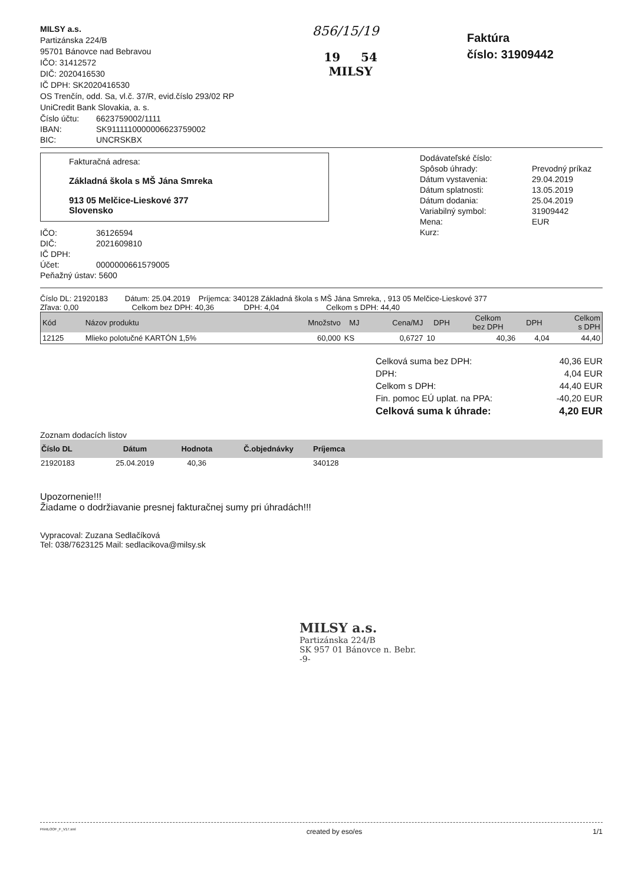MILSY a.s.
Partizánska 224/B
95701 Bánovce nad Bebravou
IČO: 31412572
DIČ: 2020416530
IČ DPH: SK2020416530
OS Trenčín, odd. Sa, vl.č. 37/R, evid.číslo 293/02 RP
UniCredit Bank Slovakia, a. s.
| Číslo účtu: | 6623759002/1111 |
| IBAN: | SK9111110000006623759002 |
| BIC: | UNCRSKBX |
856/15/19
19 54
MILSY
Faktúra
číslo: 31909442
Fakturačná adresa:
Základná škola s MŠ Jána Smreka
913 05 Melčice-Lieskové 377
Slovensko
| IČO: | 36126594 |
| DIČ: | 2021609810 |
| IČ DPH: | |
| Účet: | 0000000661579005 |
| Peňažný ústav: 5600 | |
| Dodávateľské číslo: | |
| Spôsob úhrady: | Prevodný príkaz |
| Dátum vystavenia: | 29.04.2019 |
| Dátum splatnosti: | 13.05.2019 |
| Dátum dodania: | 25.04.2019 |
| Variabilný symbol: | 31909442 |
| Mena: | EUR |
| Kurz: | |
Číslo DL: 21920183 Dátum: 25.04.2019 Príjemca: 340128 Základná škola s MŠ Jána Smreka, , 913 05 Melčice-Lieskové 377
Zľava: 0,00 Celkom bez DPH: 40,36 DPH: 4,04 Celkom s DPH: 44,40
| Kód | Názov produktu | Množstvo | MJ | Cena/MJ | DPH | Celkom bez DPH | DPH | Celkom s DPH |
| --- | --- | --- | --- | --- | --- | --- | --- | --- |
| 12125 | Mlieko polotučné KARTÓN 1,5% | 60,000 | KS | 0,6727 | 10 | 40,36 | 4,04 | 44,40 |
| Celková suma bez DPH: | 40,36 EUR |
| DPH: | 4,04 EUR |
| Celkom s DPH: | 44,40 EUR |
| Fin. pomoc EÚ uplat. na PPA: | -40,20 EUR |
| Celková suma k úhrade: | 4,20 EUR |
Zoznam dodacích listov
| Číslo DL | Dátum | Hodnota | Č.objednávky | Príjemca |
| --- | --- | --- | --- | --- |
| 21920183 | 25.04.2019 | 40,36 | | 340128 |
Upozornenie!!!
Žiadame o dodržiavanie presnej fakturačnej sumy pri úhradách!!!
Vypracoval: Zuzana Sedlačíková
Tel: 038/7623125 Mail: sedlacikova@milsy.sk
MILSY a.s.
Partizánska 224/B
SK 957 01 Bánovce n. Bebr.
-9-
PrintLOOF_F_V17.xml created by eso/es 1/1